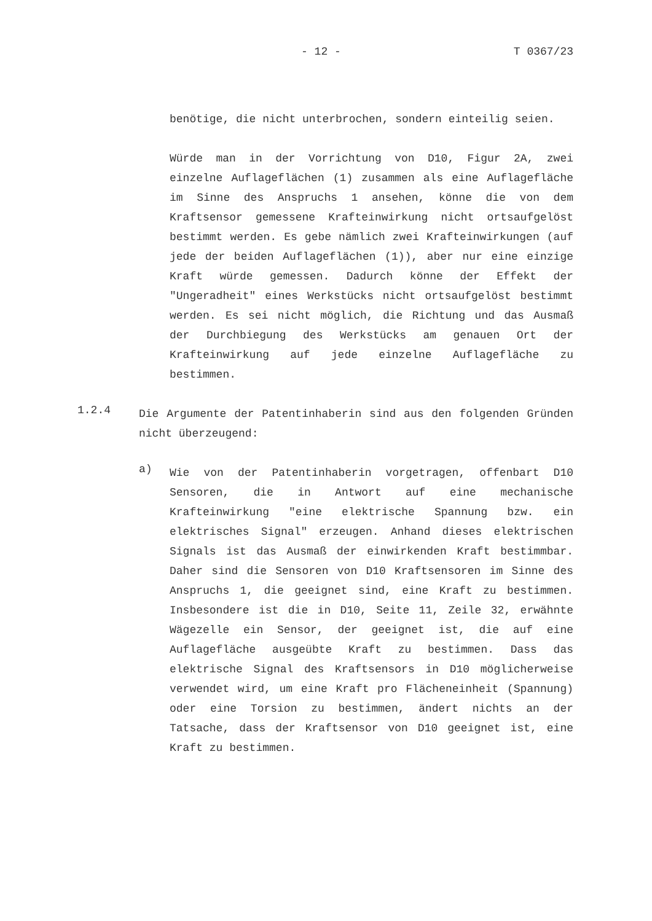- 12 - T 0367/23
benötige, die nicht unterbrochen, sondern einteilig seien.
Würde man in der Vorrichtung von D10, Figur 2A, zwei einzelne Auflageflächen (1) zusammen als eine Auflagefläche im Sinne des Anspruchs 1 ansehen, könne die von dem Kraftsensor gemessene Krafteinwirkung nicht ortsaufgelöst bestimmt werden. Es gebe nämlich zwei Krafteinwirkungen (auf jede der beiden Auflageflächen (1)), aber nur eine einzige Kraft würde gemessen. Dadurch könne der Effekt der "Ungeradheit" eines Werkstücks nicht ortsaufgelöst bestimmt werden. Es sei nicht möglich, die Richtung und das Ausmaß der Durchbiegung des Werkstücks am genauen Ort der Krafteinwirkung auf jede einzelne Auflagefläche zu bestimmen.
1.2.4
Die Argumente der Patentinhaberin sind aus den folgenden Gründen nicht überzeugend:
a)
Wie von der Patentinhaberin vorgetragen, offenbart D10 Sensoren, die in Antwort auf eine mechanische Krafteinwirkung "eine elektrische Spannung bzw. ein elektrisches Signal" erzeugen. Anhand dieses elektrischen Signals ist das Ausmaß der einwirkenden Kraft bestimmbar. Daher sind die Sensoren von D10 Kraftsensoren im Sinne des Anspruchs 1, die geeignet sind, eine Kraft zu bestimmen. Insbesondere ist die in D10, Seite 11, Zeile 32, erwähnte Wägezelle ein Sensor, der geeignet ist, die auf eine Auflagefläche ausgeübte Kraft zu bestimmen. Dass das elektrische Signal des Kraftsensors in D10 möglicherweise verwendet wird, um eine Kraft pro Flächeneinheit (Spannung) oder eine Torsion zu bestimmen, ändert nichts an der Tatsache, dass der Kraftsensor von D10 geeignet ist, eine Kraft zu bestimmen.